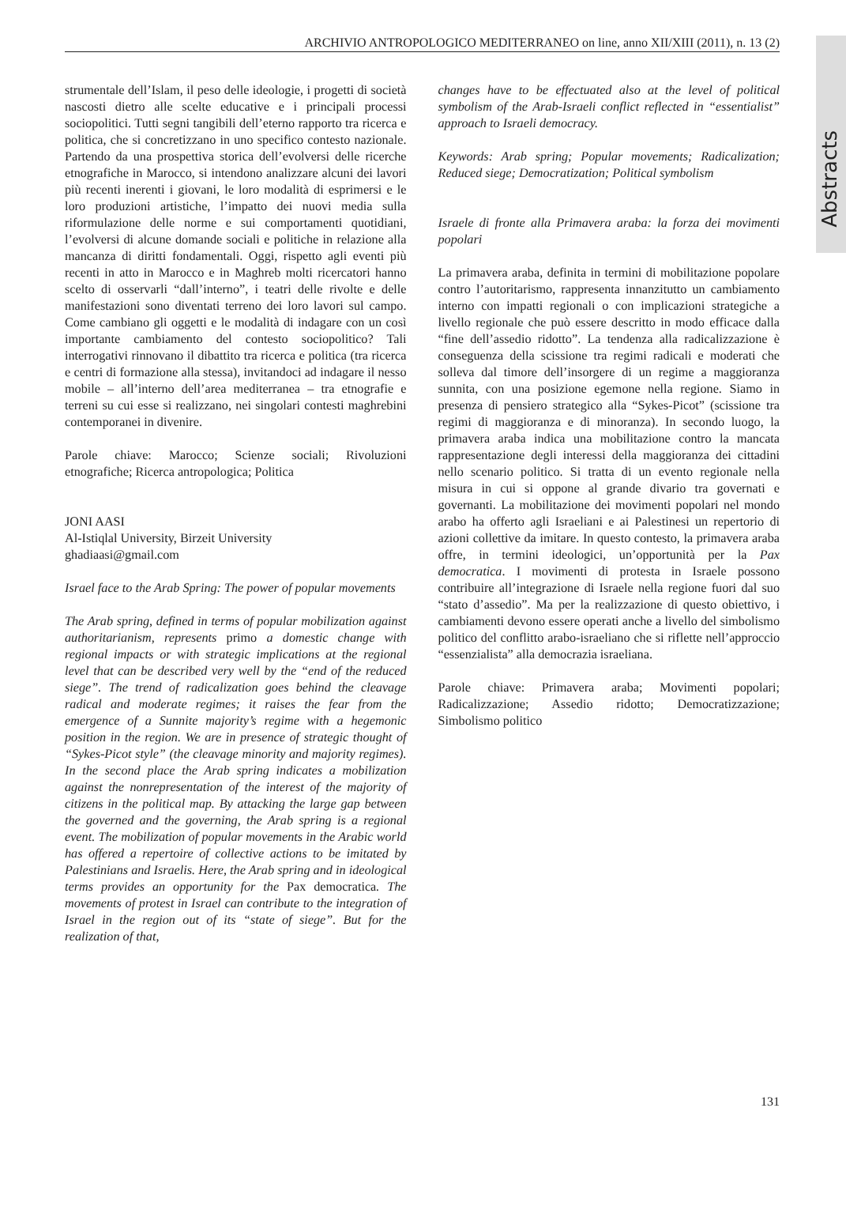Abstracts
ARCHIVIO ANTROPOLOGICO MEDITERRANEO on line, anno XII/XIII (2011), n. 13 (2)
strumentale dell’Islam, il peso delle ideologie, i progetti di società nascosti dietro alle scelte educative e i principali processi sociopolitici. Tutti segni tangibili dell’eterno rapporto tra ricerca e politica, che si concretizzano in uno specifico contesto nazionale. Partendo da una prospettiva storica dell’evolversi delle ricerche etnografiche in Marocco, si intendono analizzare alcuni dei lavori più recenti inerenti i giovani, le loro modalità di esprimersi e le loro produzioni artistiche, l’impatto dei nuovi media sulla riformulazione delle norme e sui comportamenti quotidiani, l’evolversi di alcune domande sociali e politiche in relazione alla mancanza di diritti fondamentali. Oggi, rispetto agli eventi più recenti in atto in Marocco e in Maghreb molti ricercatori hanno scelto di osservarli “dall’interno”, i teatri delle rivolte e delle manifestazioni sono diventati terreno dei loro lavori sul campo. Come cambiano gli oggetti e le modalità di indagare con un così importante cambiamento del contesto sociopolitico? Tali interrogativi rinnovano il dibattito tra ricerca e politica (tra ricerca e centri di formazione alla stessa), invitandoci ad indagare il nesso mobile – all’interno dell’area mediterranea – tra etnografie e terreni su cui esse si realizzano, nei singolari contesti maghrebini contemporanei in divenire.
Parole chiave: Marocco; Scienze sociali; Rivoluzioni etnografiche; Ricerca antropologica; Politica
JONI AASI
Al-Istiqlal University, Birzeit University
ghadiaasi@gmail.com
Israel face to the Arab Spring: The power of popular movements
The Arab spring, defined in terms of popular mobilization against authoritarianism, represents primo a domestic change with regional impacts or with strategic implications at the regional level that can be described very well by the “end of the reduced siege”. The trend of radicalization goes behind the cleavage radical and moderate regimes; it raises the fear from the emergence of a Sunnite majority’s regime with a hegemonic position in the region. We are in presence of strategic thought of “Sykes-Picot style” (the cleavage minority and majority regimes). In the second place the Arab spring indicates a mobilization against the nonrepresentation of the interest of the majority of citizens in the political map. By attacking the large gap between the governed and the governing, the Arab spring is a regional event. The mobilization of popular movements in the Arabic world has offered a repertoire of collective actions to be imitated by Palestinians and Israelis. Here, the Arab spring and in ideological terms provides an opportunity for the Pax democratica. The movements of protest in Israel can contribute to the integration of Israel in the region out of its “state of siege”. But for the realization of that,
changes have to be effectuated also at the level of political symbolism of the Arab-Israeli conflict reflected in “essentialist” approach to Israeli democracy.
Keywords: Arab spring; Popular movements; Radicalization; Reduced siege; Democratization; Political symbolism
Israele di fronte alla Primavera araba: la forza dei movimenti popolari
La primavera araba, definita in termini di mobilitazione popolare contro l’autoritarismo, rappresenta innanzitutto un cambiamento interno con impatti regionali o con implicazioni strategiche a livello regionale che può essere descritto in modo efficace dalla “fine dell’assedio ridotto”. La tendenza alla radicalizzazione è conseguenza della scissione tra regimi radicali e moderati che solleva dal timore dell’insorgere di un regime a maggioranza sunnita, con una posizione egemone nella regione. Siamo in presenza di pensiero strategico alla “Sykes-Picot” (scissione tra regimi di maggioranza e di minoranza). In secondo luogo, la primavera araba indica una mobilitazione contro la mancata rappresentazione degli interessi della maggioranza dei cittadini nello scenario politico. Si tratta di un evento regionale nella misura in cui si oppone al grande divario tra governati e governanti. La mobilitazione dei movimenti popolari nel mondo arabo ha offerto agli Israeliani e ai Palestinesi un repertorio di azioni collettive da imitare. In questo contesto, la primavera araba offre, in termini ideologici, un’opportunità per la Pax democratica. I movimenti di protesta in Israele possono contribuire all’integrazione di Israele nella regione fuori dal suo “stato d’assedio”. Ma per la realizzazione di questo obiettivo, i cambiamenti devono essere operati anche a livello del simbolismo politico del conflitto arabo-israeliano che si riflette nell’approccio “essenzialista” alla democrazia israeliana.
Parole chiave: Primavera araba; Movimenti popolari; Radicalizzazione; Assedio ridotto; Democratizzazione; Simbolismo politico
131